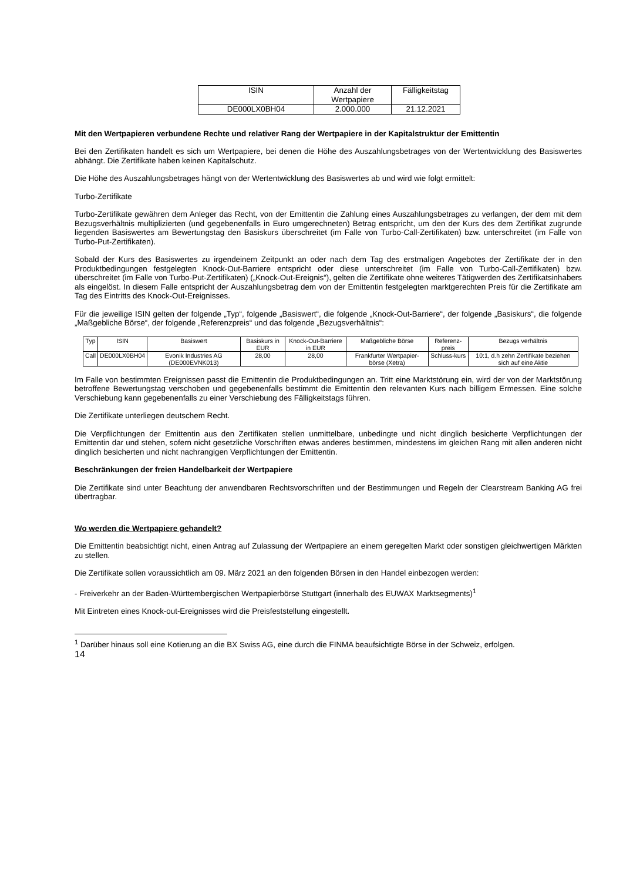| ISIN | Anzahl der Wertpapiere | Fälligkeitstag |
| --- | --- | --- |
| DE000LX0BH04 | 2.000.000 | 21.12.2021 |
Mit den Wertpapieren verbundene Rechte und relativer Rang der Wertpapiere in der Kapitalstruktur der Emittentin
Bei den Zertifikaten handelt es sich um Wertpapiere, bei denen die Höhe des Auszahlungsbetrages von der Wertentwicklung des Basiswertes abhängt. Die Zertifikate haben keinen Kapitalschutz.
Die Höhe des Auszahlungsbetrages hängt von der Wertentwicklung des Basiswertes ab und wird wie folgt ermittelt:
Turbo-Zertifikate
Turbo-Zertifikate gewähren dem Anleger das Recht, von der Emittentin die Zahlung eines Auszahlungsbetrages zu verlangen, der dem mit dem Bezugsverhältnis multiplizierten (und gegebenenfalls in Euro umgerechneten) Betrag entspricht, um den der Kurs des dem Zertifikat zugrunde liegenden Basiswertes am Bewertungstag den Basiskurs überschreitet (im Falle von Turbo-Call-Zertifikaten) bzw. unterschreitet (im Falle von Turbo-Put-Zertifikaten).
Sobald der Kurs des Basiswertes zu irgendeinem Zeitpunkt an oder nach dem Tag des erstmaligen Angebotes der Zertifikate der in den Produktbedingungen festgelegten Knock-Out-Barriere entspricht oder diese unterschreitet (im Falle von Turbo-Call-Zertifikaten) bzw. überschreitet (im Falle von Turbo-Put-Zertifikaten) („Knock-Out-Ereignis“), gelten die Zertifikate ohne weiteres Tätigwerden des Zertifikatsinhabers als eingelöst. In diesem Falle entspricht der Auszahlungsbetrag dem von der Emittentin festgelegten marktgerechten Preis für die Zertifikate am Tag des Eintritts des Knock-Out-Ereignisses.
Für die jeweilige ISIN gelten der folgende „Typ“, folgende „Basiswert“, die folgende „Knock-Out-Barriere“, der folgende „Basiskurs“, die folgende „Maßgebliche Börse“, der folgende „Referenzpreis“ und das folgende „Bezugsverhältnis“:
| Typ | ISIN | Basiswert | Basiskurs in EUR | Knock-Out-Barriere in EUR | Maßgebliche Börse | Referenz-preis | Bezugs verhältnis |
| --- | --- | --- | --- | --- | --- | --- | --- |
| Call | DE000LX0BH04 | Evonik Industries AG (DE000EVNK013) | 28,00 | 28,00 | Frankfurter Wertpapier-börse (Xetra) | Schluss-kurs | 10:1, d.h zehn Zertifikate beziehen sich auf eine Aktie |
Im Falle von bestimmten Ereignissen passt die Emittentin die Produktbedingungen an. Tritt eine Marktstörung ein, wird der von der Marktstörung betroffene Bewertungstag verschoben und gegebenenfalls bestimmt die Emittentin den relevanten Kurs nach billigem Ermessen. Eine solche Verschiebung kann gegebenenfalls zu einer Verschiebung des Fälligkeitstags führen.
Die Zertifikate unterliegen deutschem Recht.
Die Verpflichtungen der Emittentin aus den Zertifikaten stellen unmittelbare, unbedingte und nicht dinglich besicherte Verpflichtungen der Emittentin dar und stehen, sofern nicht gesetzliche Vorschriften etwas anderes bestimmen, mindestens im gleichen Rang mit allen anderen nicht dinglich besicherten und nicht nachrangigen Verpflichtungen der Emittentin.
Beschränkungen der freien Handelbarkeit der Wertpapiere
Die Zertifikate sind unter Beachtung der anwendbaren Rechtsvorschriften und der Bestimmungen und Regeln der Clearstream Banking AG frei übertragbar.
Wo werden die Wertpapiere gehandelt?
Die Emittentin beabsichtigt nicht, einen Antrag auf Zulassung der Wertpapiere an einem geregelten Markt oder sonstigen gleichwertigen Märkten zu stellen.
Die Zertifikate sollen voraussichtlich am 09. März 2021 an den folgenden Börsen in den Handel einbezogen werden:
- Freiverkehr an der Baden-Württembergischen Wertpapierbörse Stuttgart (innerhalb des EUWAX Marktsegments)<sup>1</sup>
Mit Eintreten eines Knock-out-Ereignisses wird die Preisfeststellung eingestellt.
<sup>1</sup> Darüber hinaus soll eine Kotierung an die BX Swiss AG, eine durch die FINMA beaufsichtigte Börse in der Schweiz, erfolgen.
14